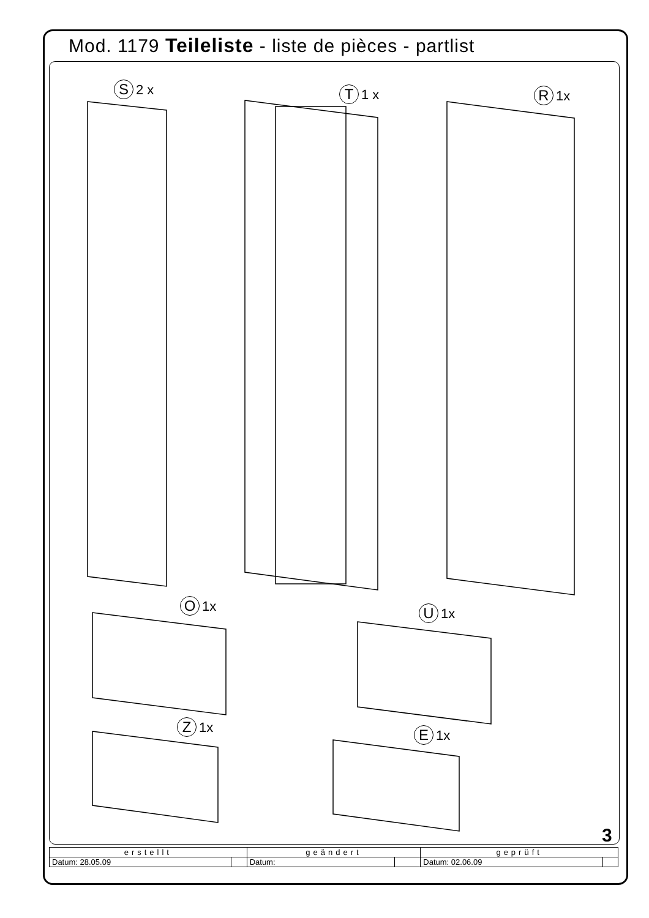Mod. 1179 Teileliste - liste de pièces - partlist
S 2 x T 1 x R 1x
O 1x U 1x
Z 1x E 1x
3
| erstellt | | geändert | | geprüft | |
| --- | --- | --- | --- | --- | --- |
| Datum: 28.05.09 | | Datum: | | Datum: 02.06.09 | |